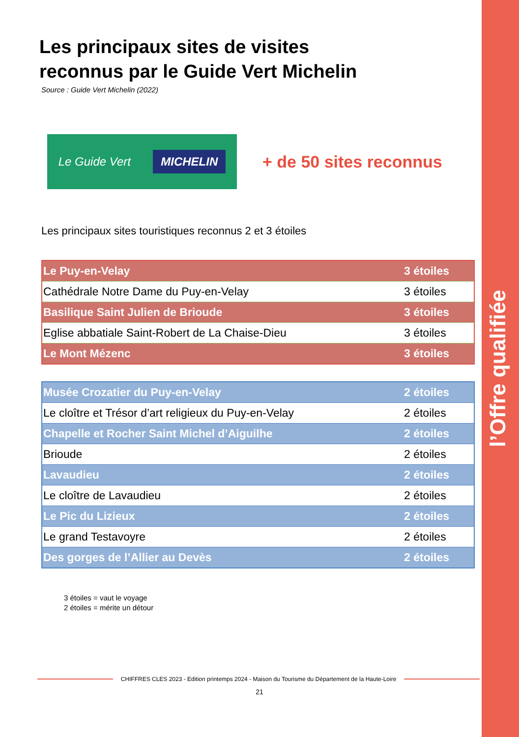l’Offre qualifiée
Les principaux sites de visites
reconnus par le Guide Vert Michelin
Source : Guide Vert Michelin (2022)
Le Guide Vert MICHELIN
+ de 50 sites reconnus
Les principaux sites touristiques reconnus 2 et 3 étoiles
| Le Puy-en-Velay | 3 étoiles |
| Cathédrale Notre Dame du Puy-en-Velay | 3 étoiles |
| Basilique Saint Julien de Brioude | 3 étoiles |
| Eglise abbatiale Saint-Robert de La Chaise-Dieu | 3 étoiles |
| Le Mont Mézenc | 3 étoiles |
| Musée Crozatier du Puy-en-Velay | 2 étoiles |
| Le cloître et Trésor d’art religieux du Puy-en-Velay | 2 étoiles |
| Chapelle et Rocher Saint Michel d’Aiguilhe | 2 étoiles |
| Brioude | 2 étoiles |
| Lavaudieu | 2 étoiles |
| Le cloître de Lavaudieu | 2 étoiles |
| Le Pic du Lizieux | 2 étoiles |
| Le grand Testavoyre | 2 étoiles |
| Des gorges de l’Allier au Devès | 2 étoiles |
3 étoiles = vaut le voyage
2 étoiles = mérite un détour
CHIFFRES CLES 2023 - Edition printemps 2024 - Maison du Tourisme du Département de la Haute-Loire
21